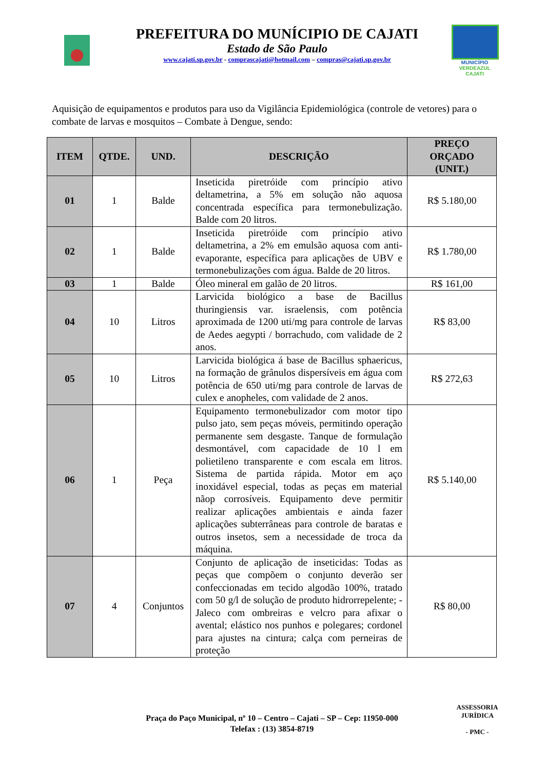PREFEITURA DO MUNÍCIPIO DE CAJATI
Estado de São Paulo
www.cajati.sp.gov.br - comprascajati@hotmail.com – compras@cajati.sp.gov.br
MUNICÍPIO
VERDEAZUL
CAJATI
Aquisição de equipamentos e produtos para uso da Vigilância Epidemiológica (controle de vetores) para o combate de larvas e mosquitos – Combate à Dengue, sendo:
| ITEM | QTDE. | UND. | DESCRIÇÃO | PREÇO ORÇADO (UNIT.) |
| --- | --- | --- | --- | --- |
| 01 | 1 | Balde | Inseticida piretróide com princípio ativo deltametrina, a 5% em solução não aquosa concentrada específica para termonebulização. Balde com 20 litros. | R$ 5.180,00 |
| 02 | 1 | Balde | Inseticida piretróide com princípio ativo deltametrina, a 2% em emulsão aquosa com anti-evaporante, específica para aplicações de UBV e termonebulizações com água. Balde de 20 litros. | R$ 1.780,00 |
| 03 | 1 | Balde | Óleo mineral em galão de 20 litros. | R$ 161,00 |
| 04 | 10 | Litros | Larvicida biológico a base de Bacillus thuringiensis var. israelensis, com potência aproximada de 1200 uti/mg para controle de larvas de Aedes aegypti / borrachudo, com validade de 2 anos. | R$ 83,00 |
| 05 | 10 | Litros | Larvicida biológica á base de Bacillus sphaericus, na formação de grânulos dispersíveis em água com potência de 650 uti/mg para controle de larvas de culex e anopheles, com validade de 2 anos. | R$ 272,63 |
| 06 | 1 | Peça | Equipamento termonebulizador com motor tipo pulso jato, sem peças móveis, permitindo operação permanente sem desgaste. Tanque de formulação desmontável, com capacidade de 10 l em polietileno transparente e com escala em litros. Sistema de partida rápida. Motor em aço inoxidável especial, todas as peças em material nãop corrosíveis. Equipamento deve permitir realizar aplicações ambientais e ainda fazer aplicações subterrâneas para controle de baratas e outros insetos, sem a necessidade de troca da máquina. | R$ 5.140,00 |
| 07 | 4 | Conjuntos | Conjunto de aplicação de inseticidas: Todas as peças que compõem o conjunto deverão ser confeccionadas em tecido algodão 100%, tratado com 50 g/l de solução de produto hidrorrepelente; - Jaleco com ombreiras e velcro para afixar o avental; elástico nos punhos e polegares; cordonel para ajustes na cintura; calça com perneiras de proteção | R$ 80,00 |
Praça do Paço Municipal, nº 10 – Centro – Cajati – SP – Cep: 11950-000
Telefax : (13) 3854-8719
ASSESSORIA JURÍDICA
- PMC -